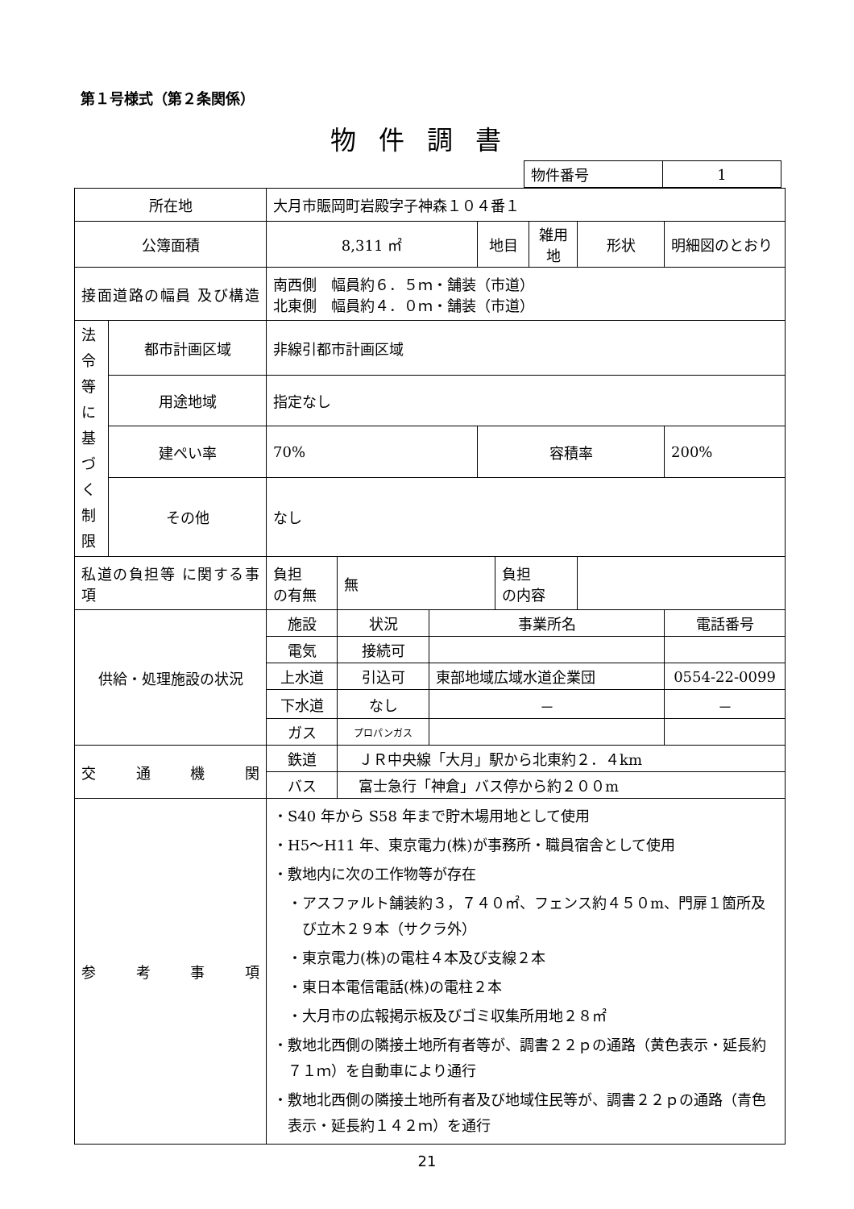第１号様式（第２条関係）
物件調書
| 物件番号 | 1 |
| 所在地 | | 大月市賑岡町岩殿字子神森１０４番１ | | | | | | | |
| 公簿面積 | | 8,311 ㎡ | | | 地目 | | 雑用地 | 形状 | 明細図のとおり |
| 接面道路の幅員 及び構造 | | 南西側 幅員約６．５ｍ・舗装（市道） 北東側 幅員約４．０ｍ・舗装（市道） | | | | | | | |
| 法令等に基づく制限 | 都市計画区域 | 非線引都市計画区域 | | | | | | | |
| | 用途地域 | 指定なし | | | | | | | |
| | 建ぺい率 | 70% | | | 容積率 | | | | 200% |
| | その他 | なし | | | | | | | |
| 私道の負担等 に関する事項 | | 負担 の有無 | 無 | | | 負担 の内容 | | | |
| 供給・処理施設の状況 | | 施設 | 状況 | 事業所名 | | | | | 電話番号 |
| | | 電気 | 接続可 | | | | | | |
| | | 上水道 | 引込可 | 東部地域広域水道企業団 | | | | | 0554-22-0099 |
| | | 下水道 | なし | － | | | | | － |
| | | ガス | プロパンガス | | | | | | |
| 交通機関 | | 鉄道 | ＪＲ中央線「大月」駅から北東約２．４km | | | | | | |
| | | バス | 富士急行「神倉」バス停から約２００m | | | | | | |
| 参考事項 | | ・S40 年から S58 年まで貯木場用地として使用 ・H5～H11 年、東京電力(株)が事務所・職員宿舎として使用 ・敷地内に次の工作物等が存在 ・アスファルト舗装約３，７４０㎡、フェンス約４５０m、門扉１箇所及び立木２９本（サクラ外） ・東京電力(株)の電柱４本及び支線２本 ・東日本電信電話(株)の電柱２本 ・大月市の広報掲示板及びゴミ収集所用地２８㎡ ・敷地北西側の隣接土地所有者等が、調書２２ｐの通路（黄色表示・延長約７１ｍ）を自動車により通行 ・敷地北西側の隣接土地所有者及び地域住民等が、調書２２ｐの通路（青色表示・延長約１４２ｍ）を通行 | | | | | | | |
21